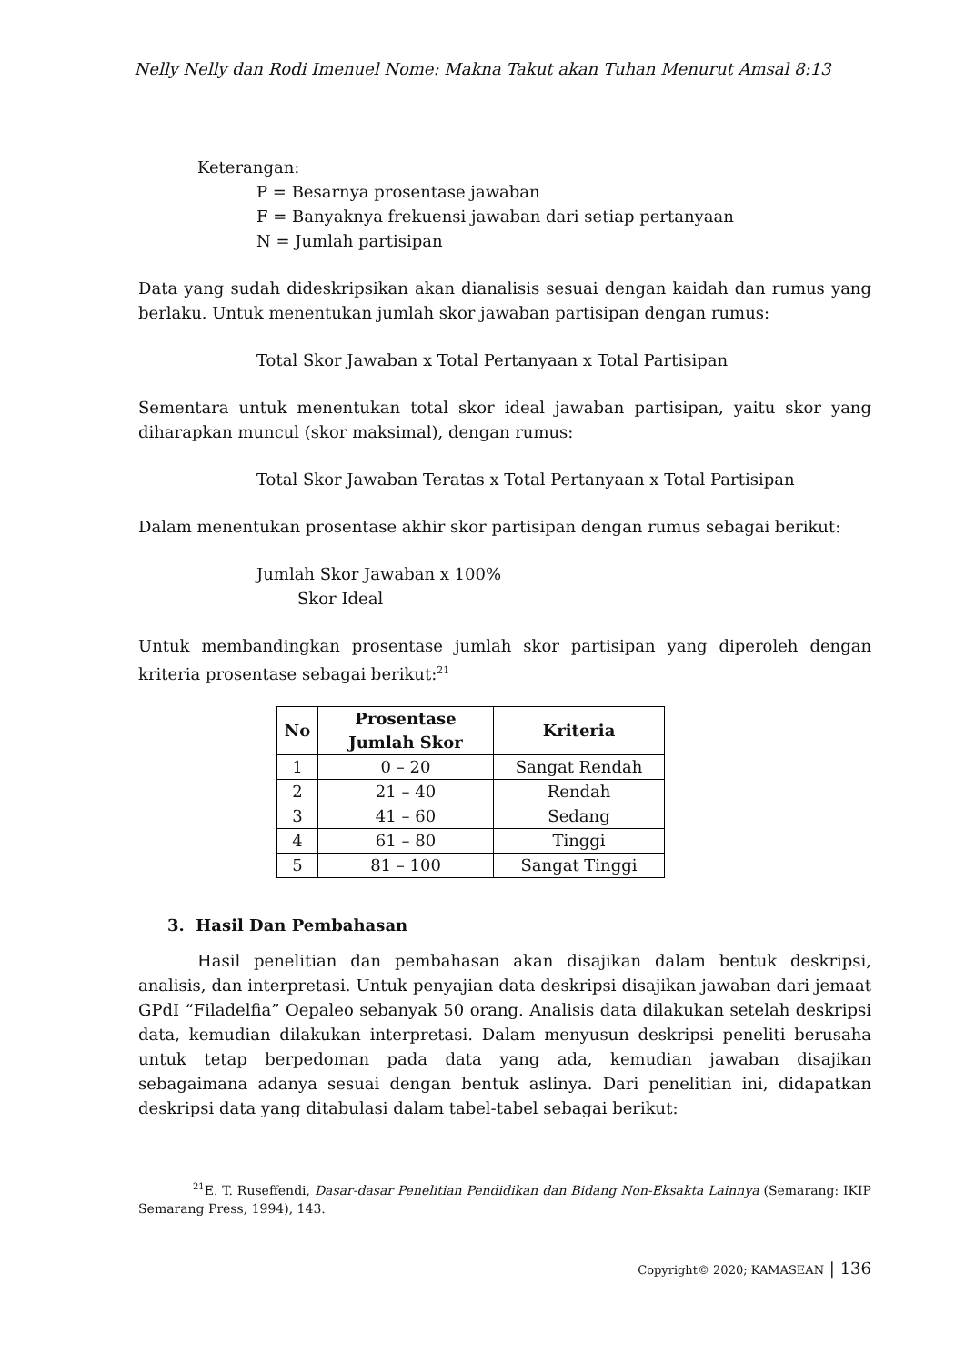Nelly Nelly dan Rodi Imenuel Nome: Makna Takut akan Tuhan Menurut Amsal 8:13
Keterangan:
P = Besarnya prosentase jawaban
F = Banyaknya frekuensi jawaban dari setiap pertanyaan
N = Jumlah partisipan
Data yang sudah dideskripsikan akan dianalisis sesuai dengan kaidah dan rumus yang berlaku. Untuk menentukan jumlah skor jawaban partisipan dengan rumus:
Total Skor Jawaban x Total Pertanyaan x Total Partisipan
Sementara untuk menentukan total skor ideal jawaban partisipan, yaitu skor yang diharapkan muncul (skor maksimal), dengan rumus:
Total Skor Jawaban Teratas x Total Pertanyaan x Total Partisipan
Dalam menentukan prosentase akhir skor partisipan dengan rumus sebagai berikut:
Jumlah Skor Jawaban x 100%
Skor Ideal
Untuk membandingkan prosentase jumlah skor partisipan yang diperoleh dengan kriteria prosentase sebagai berikut:<sup>21</sup>
| No | Prosentase Jumlah Skor | Kriteria |
| --- | --- | --- |
| 1 | 0 – 20 | Sangat Rendah |
| 2 | 21 – 40 | Rendah |
| 3 | 41 – 60 | Sedang |
| 4 | 61 – 80 | Tinggi |
| 5 | 81 – 100 | Sangat Tinggi |
3. Hasil Dan Pembahasan
Hasil penelitian dan pembahasan akan disajikan dalam bentuk deskripsi, analisis, dan interpretasi. Untuk penyajian data deskripsi disajikan jawaban dari jemaat GPdI “Filadelfia” Oepaleo sebanyak 50 orang. Analisis data dilakukan setelah deskripsi data, kemudian dilakukan interpretasi. Dalam menyusun deskripsi peneliti berusaha untuk tetap berpedoman pada data yang ada, kemudian jawaban disajikan sebagaimana adanya sesuai dengan bentuk aslinya. Dari penelitian ini, didapatkan deskripsi data yang ditabulasi dalam tabel-tabel sebagai berikut:
<sup>21</sup> E. T. Ruseffendi, Dasar-dasar Penelitian Pendidikan dan Bidang Non-Eksakta Lainnya (Semarang: IKIP Semarang Press, 1994), 143.
Copyright© 2020; KAMASEAN | 136